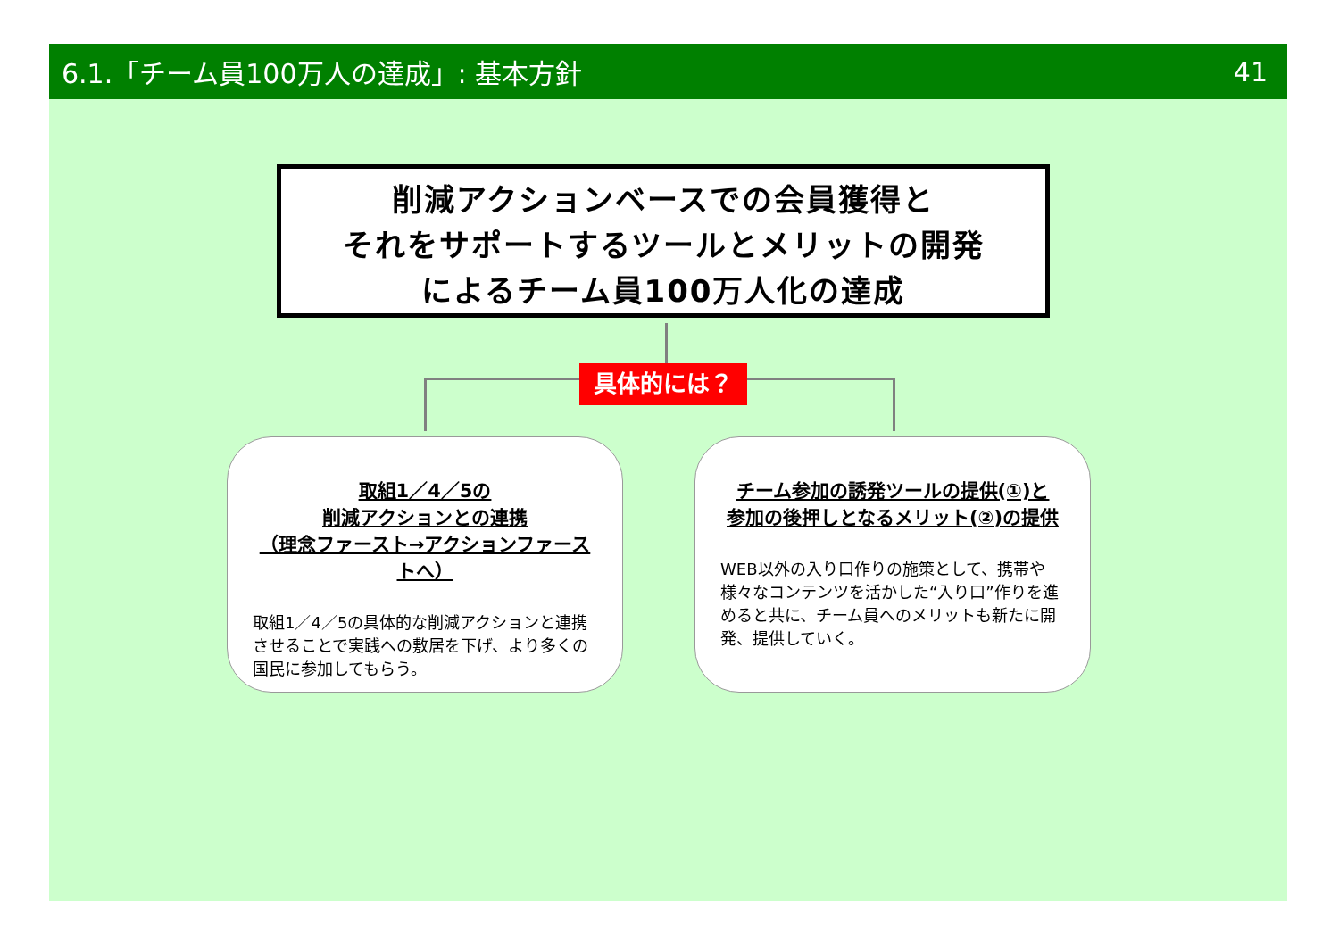6.1.「チーム員100万人の達成」: 基本方針 41
削減アクションベースでの会員獲得と
それをサポートするツールとメリットの開発
によるチーム員100万人化の達成
具体的には？
取組1／4／5の
削減アクションとの連携
（理念ファースト→アクションファーストへ）
取組1／4／5の具体的な削減アクションと連携させることで実践への敷居を下げ、より多くの国民に参加してもらう。
チーム参加の誘発ツールの提供(①)と
参加の後押しとなるメリット(②)の提供
WEB以外の入り口作りの施策として、携帯や様々なコンテンツを活かした“入り口”作りを進めると共に、チーム員へのメリットも新たに開発、提供していく。